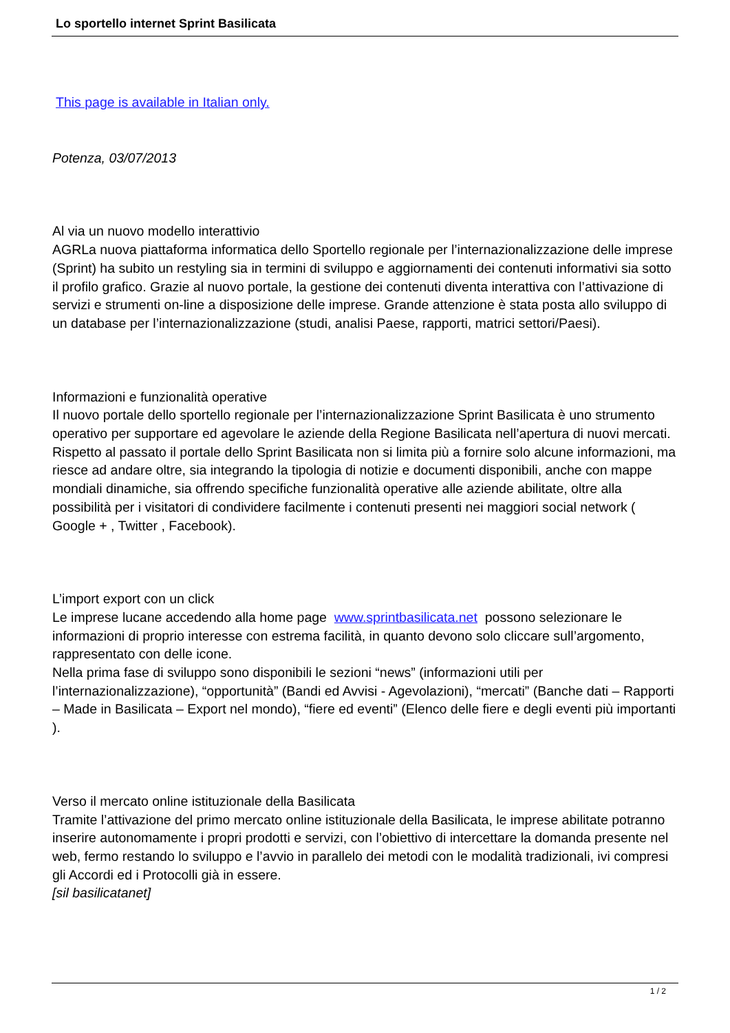Lo sportello internet Sprint Basilicata
This page is available in Italian only.
Potenza, 03/07/2013
Al via un nuovo modello interattivio
AGRLa nuova piattaforma informatica dello Sportello regionale per l’internazionalizzazione delle imprese (Sprint) ha subito un restyling sia in termini di sviluppo e aggiornamenti dei contenuti informativi sia sotto il profilo grafico. Grazie al nuovo portale, la gestione dei contenuti diventa interattiva con l’attivazione di servizi e strumenti on-line a disposizione delle imprese. Grande attenzione è stata posta allo sviluppo di un database per l’internazionalizzazione (studi, analisi Paese, rapporti, matrici settori/Paesi).
Informazioni e funzionalità operative
Il nuovo portale dello sportello regionale per l’internazionalizzazione Sprint Basilicata è uno strumento operativo per supportare ed agevolare le aziende della Regione Basilicata nell’apertura di nuovi mercati.
Rispetto al passato il portale dello Sprint Basilicata non si limita più a fornire solo alcune informazioni, ma riesce ad andare oltre, sia integrando la tipologia di notizie e documenti disponibili, anche con mappe mondiali dinamiche, sia offrendo specifiche funzionalità operative alle aziende abilitate, oltre alla possibilità per i visitatori di condividere facilmente i contenuti presenti nei maggiori social network ( Google + , Twitter , Facebook).
L’import export con un click
Le imprese lucane accedendo alla home page www.sprintbasilicata.net possono selezionare le informazioni di proprio interesse con estrema facilità, in quanto devono solo cliccare sull’argomento, rappresentato con delle icone.
Nella prima fase di sviluppo sono disponibili le sezioni “news” (informazioni utili per l’internazionalizzazione), “opportunità” (Bandi ed Avvisi - Agevolazioni), “mercati” (Banche dati – Rapporti – Made in Basilicata – Export nel mondo), “fiere ed eventi” (Elenco delle fiere e degli eventi più importanti ).
Verso il mercato online istituzionale della Basilicata
Tramite l’attivazione del primo mercato online istituzionale della Basilicata, le imprese abilitate potranno inserire autonomamente i propri prodotti e servizi, con l’obiettivo di intercettare la domanda presente nel web, fermo restando lo sviluppo e l’avvio in parallelo dei metodi con le modalità tradizionali, ivi compresi gli Accordi ed i Protocolli già in essere.
[sil basilicatanet]
1 / 2